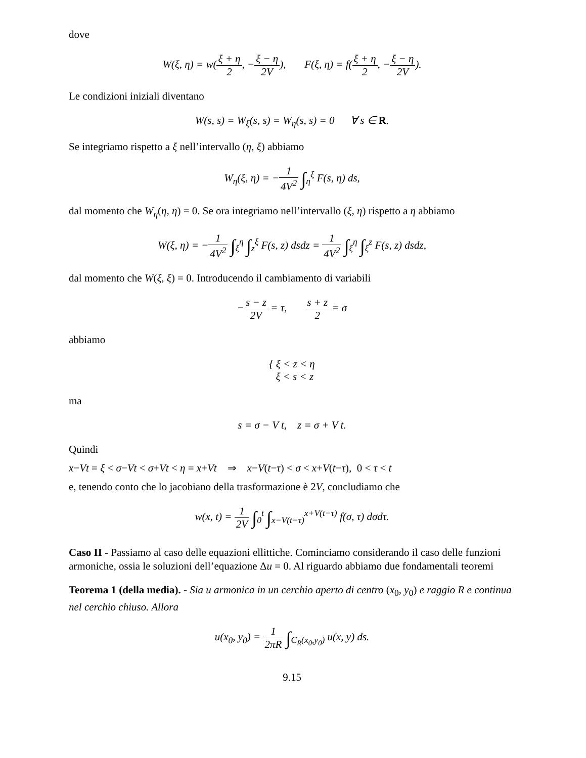dove
W(ξ, η) = w(ξ + η 2, −ξ − η 2V), F(ξ, η) = f(ξ + η 2, −ξ − η 2V).
Le condizioni iniziali diventano
W(s, s) = W<sub>ξ</sub>(s, s) = W<sub>η</sub>(s, s) = 0 ∀ s ∈ R.
Se integriamo rispetto a ξ nell’intervallo (η, ξ) abbiamo
W<sub>η</sub>(ξ, η) = −1 4V<sup>2</sup> ∫<sub>η</sub><sup>ξ</sup> F(s, η) ds,
dal momento che W<sub>η</sub>(η, η) = 0. Se ora integriamo nell’intervallo (ξ, η) rispetto a η abbiamo
W(ξ, η) = −1 4V<sup>2</sup> ∫<sub>ξ</sub><sup>η</sup> ∫<sub>z</sub><sup>ξ</sup> F(s, z) dsdz = 1 4V<sup>2</sup> ∫<sub>ξ</sub><sup>η</sup> ∫<sub>ξ</sub><sup>z</sup> F(s, z) dsdz,
dal momento che W(ξ, ξ) = 0. Introducendo il cambiamento di variabili
−s − z 2V = τ, s + z 2 = σ
abbiamo
{ ξ < z < η
ξ < s < z
ma
s = σ − V t, z = σ + V t.
Quindi
x−Vt = ξ < σ−Vt < σ+Vt < η = x+Vt ⇒ x−V(t−τ) < σ < x+V(t−τ), 0 < τ < t
e, tenendo conto che lo jacobiano della trasformazione è 2V, concludiamo che
w(x, t) = 1 2V ∫<sub>0</sub><sup>t</sup> ∫<sub>x−V(t−τ)</sub><sup>x+V(t−τ)</sup> f(σ, τ) dσdτ.
Caso II - Passiamo al caso delle equazioni ellittiche. Cominciamo considerando il caso delle funzioni armoniche, ossia le soluzioni dell’equazione Δu = 0. Al riguardo abbiamo due fondamentali teoremi
Teorema 1 (della media). - Sia u armonica in un cerchio aperto di centro (x<sub>0</sub>, y<sub>0</sub>) e raggio R e continua nel cerchio chiuso. Allora
u(x<sub>0</sub>, y<sub>0</sub>) = 1 2πR ∫<sub>C<sub>R</sub>(x<sub>0</sub>,y<sub>0</sub>)</sub> u(x, y) ds.
9.15